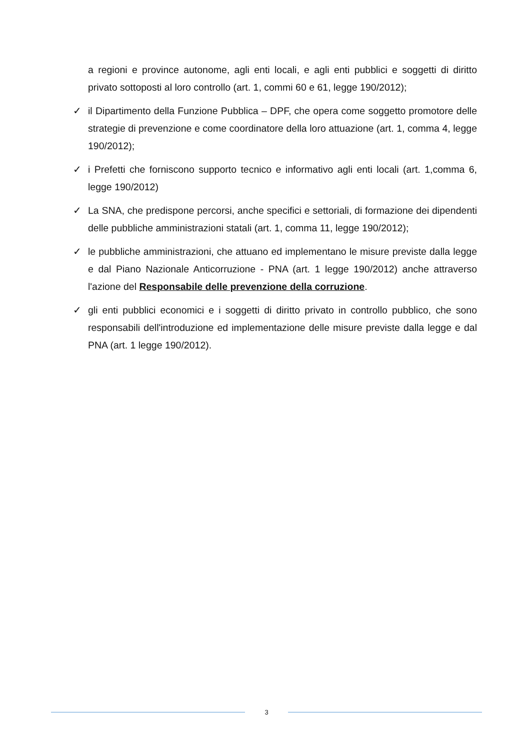a regioni e province autonome, agli enti locali, e agli enti pubblici e soggetti di diritto privato sottoposti al loro controllo (art. 1, commi 60 e 61, legge 190/2012);
✓ il Dipartimento della Funzione Pubblica – DPF, che opera come soggetto promotore delle strategie di prevenzione e come coordinatore della loro attuazione (art. 1, comma 4, legge 190/2012);
✓ i Prefetti che forniscono supporto tecnico e informativo agli enti locali (art. 1,comma 6, legge 190/2012)
✓ La SNA, che predispone percorsi, anche specifici e settoriali, di formazione dei dipendenti delle pubbliche amministrazioni statali (art. 1, comma 11, legge 190/2012);
✓ le pubbliche amministrazioni, che attuano ed implementano le misure previste dalla legge e dal Piano Nazionale Anticorruzione - PNA (art. 1 legge 190/2012) anche attraverso l'azione del Responsabile delle prevenzione della corruzione.
✓ gli enti pubblici economici e i soggetti di diritto privato in controllo pubblico, che sono responsabili dell'introduzione ed implementazione delle misure previste dalla legge e dal PNA (art. 1 legge 190/2012).
3